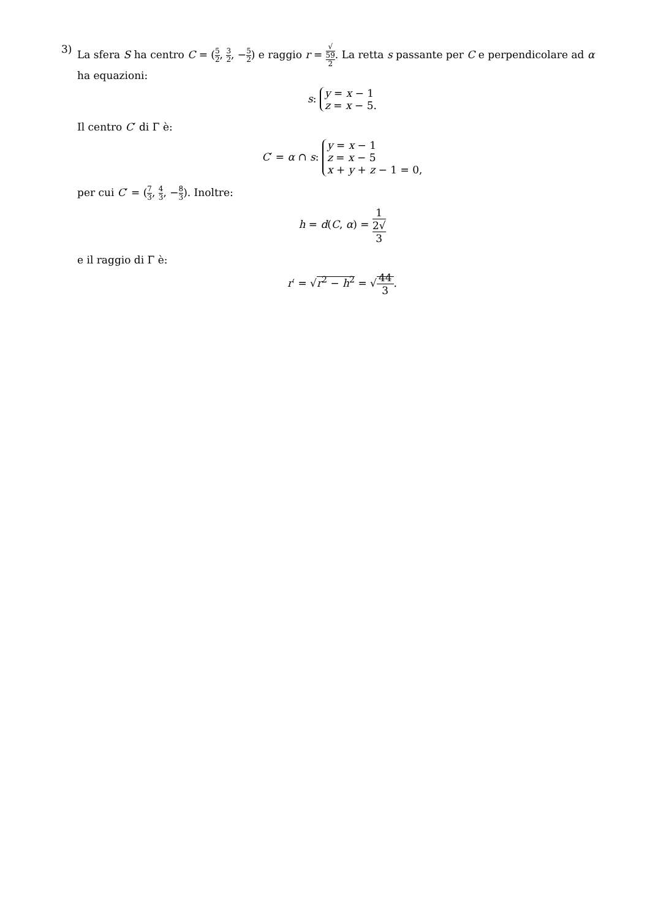3)
La sfera S ha centro C = (5 2, 3 2, −5 2) e raggio r = √
59 2. La retta s passante per C e perpendicolare ad α ha equazioni:
s: y = x − 1
z = x − 5.
Il centro C′ di Γ è:
C′ = α ∩ s: y = x − 1
z = x − 5
x + y + z − 1 = 0,
per cui C′ = (7 3, 4 3, −8 3). Inoltre:
h = d(C, α) = 1 2√
3
e il raggio di Γ è:
r′ = √r<sup>2</sup> − h<sup>2</sup> = √44 3.